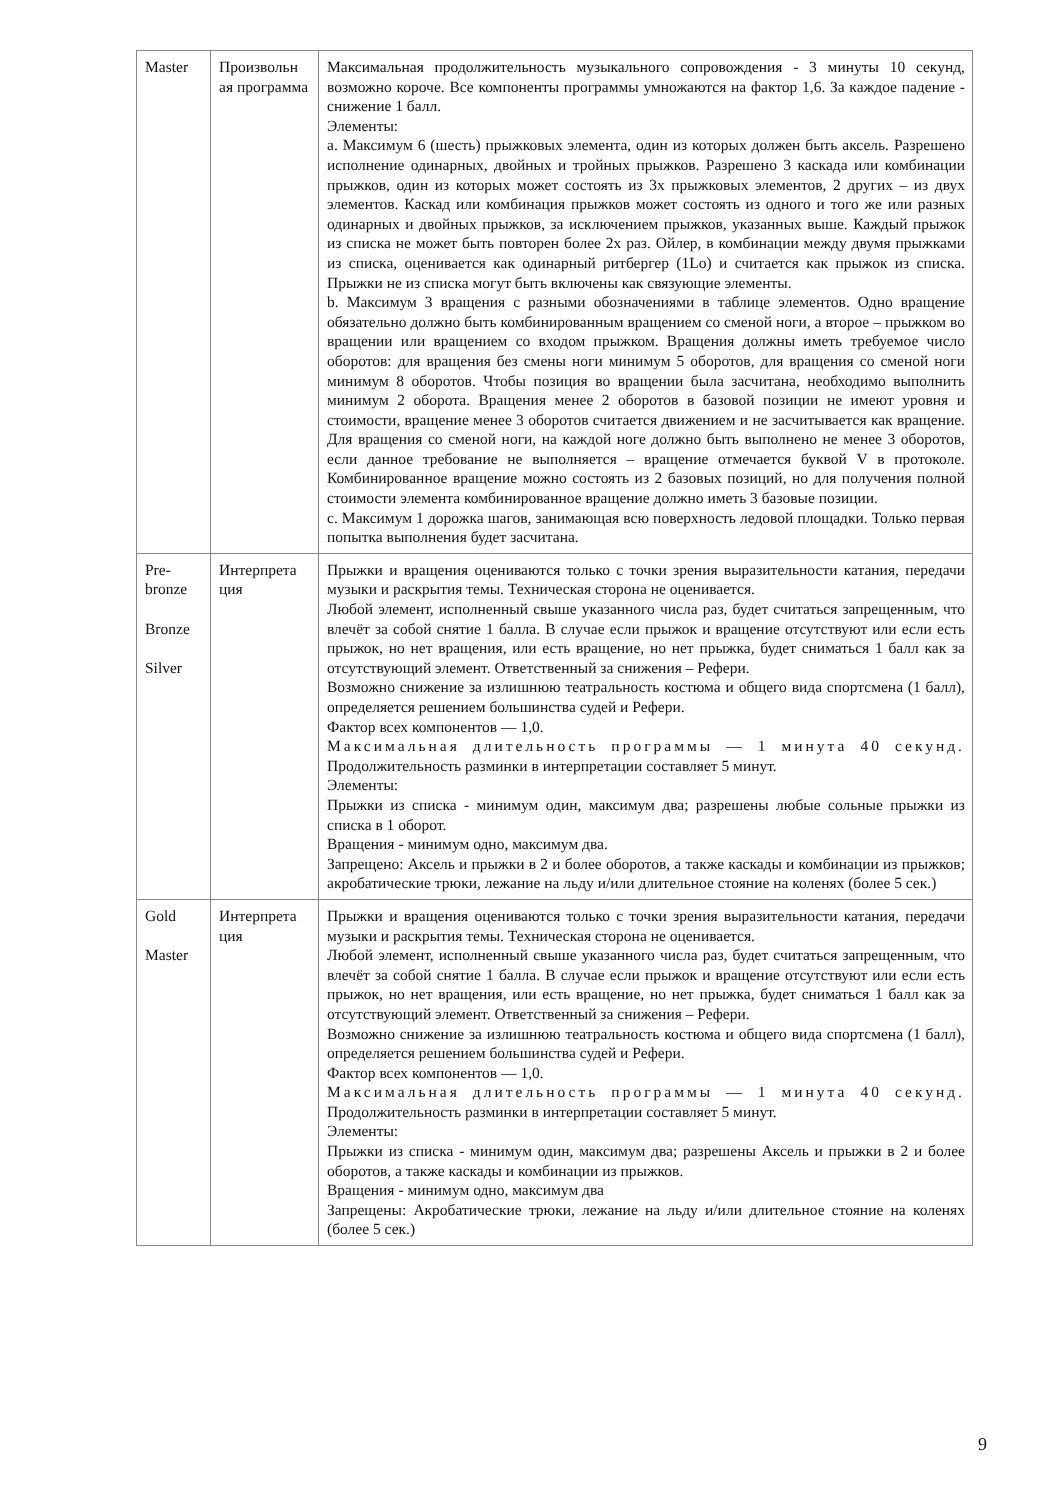| Master | Произвольн ая программа | Максимальная продолжительность музыкального сопровождения - 3 минуты 10 секунд, возможно короче. Все компоненты программы умножаются на фактор 1,6. За каждое падение - снижение 1 балл. Элементы: a. Максимум 6 (шесть) прыжковых элемента, один из которых должен быть аксель. Разрешено исполнение одинарных, двойных и тройных прыжков. Разрешено 3 каскада или комбинации прыжков, один из которых может состоять из 3х прыжковых элементов, 2 других – из двух элементов. Каскад или комбинация прыжков может состоять из одного и того же или разных одинарных и двойных прыжков, за исключением прыжков, указанных выше. Каждый прыжок из списка не может быть повторен более 2х раз. Ойлер, в комбинации между двумя прыжками из списка, оценивается как одинарный ритбергер (1Lo) и считается как прыжок из списка. Прыжки не из списка могут быть включены как связующие элементы. b. Максимум 3 вращения с разными обозначениями в таблице элементов. Одно вращение обязательно должно быть комбинированным вращением со сменой ноги, а второе – прыжком во вращении или вращением со входом прыжком. Вращения должны иметь требуемое число оборотов: для вращения без смены ноги минимум 5 оборотов, для вращения со сменой ноги минимум 8 оборотов. Чтобы позиция во вращении была засчитана, необходимо выполнить минимум 2 оборота. Вращения менее 2 оборотов в базовой позиции не имеют уровня и стоимости, вращение менее 3 оборотов считается движением и не засчитывается как вращение. Для вращения со сменой ноги, на каждой ноге должно быть выполнено не менее 3 оборотов, если данное требование не выполняется – вращение отмечается буквой V в протоколе. Комбинированное вращение можно состоять из 2 базовых позиций, но для получения полной стоимости элемента комбинированное вращение должно иметь 3 базовые позиции. c. Максимум 1 дорожка шагов, занимающая всю поверхность ледовой площадки. Только первая попытка выполнения будет засчитана. |
| Pre-bronze Bronze Silver | Интерпрета ция | Прыжки и вращения оцениваются только с точки зрения выразительности катания, передачи музыки и раскрытия темы. Техническая сторона не оценивается. Любой элемент, исполненный свыше указанного числа раз, будет считаться запрещенным, что влечёт за собой снятие 1 балла. В случае если прыжок и вращение отсутствуют или если есть прыжок, но нет вращения, или есть вращение, но нет прыжка, будет сниматься 1 балл как за отсутствующий элемент. Ответственный за снижения – Рефери. Возможно снижение за излишнюю театральность костюма и общего вида спортсмена (1 балл), определяется решением большинства судей и Рефери. Фактор всех компонентов — 1,0. Максимальная длительность программы — 1 минута 40 секунд. Продолжительность разминки в интерпретации составляет 5 минут. Элементы: Прыжки из списка - минимум один, максимум два; разрешены любые сольные прыжки из списка в 1 оборот. Вращения - минимум одно, максимум два. Запрещено: Аксель и прыжки в 2 и более оборотов, а также каскады и комбинации из прыжков; акробатические трюки, лежание на льду и/или длительное стояние на коленях (более 5 сек.) |
| Gold Master | Интерпрета ция | Прыжки и вращения оцениваются только с точки зрения выразительности катания, передачи музыки и раскрытия темы. Техническая сторона не оценивается. Любой элемент, исполненный свыше указанного числа раз, будет считаться запрещенным, что влечёт за собой снятие 1 балла. В случае если прыжок и вращение отсутствуют или если есть прыжок, но нет вращения, или есть вращение, но нет прыжка, будет сниматься 1 балл как за отсутствующий элемент. Ответственный за снижения – Рефери. Возможно снижение за излишнюю театральность костюма и общего вида спортсмена (1 балл), определяется решением большинства судей и Рефери. Фактор всех компонентов — 1,0. Максимальная длительность программы — 1 минута 40 секунд. Продолжительность разминки в интерпретации составляет 5 минут. Элементы: Прыжки из списка - минимум один, максимум два; разрешены Аксель и прыжки в 2 и более оборотов, а также каскады и комбинации из прыжков. Вращения - минимум одно, максимум два Запрещены: Акробатические трюки, лежание на льду и/или длительное стояние на коленях (более 5 сек.) |
9